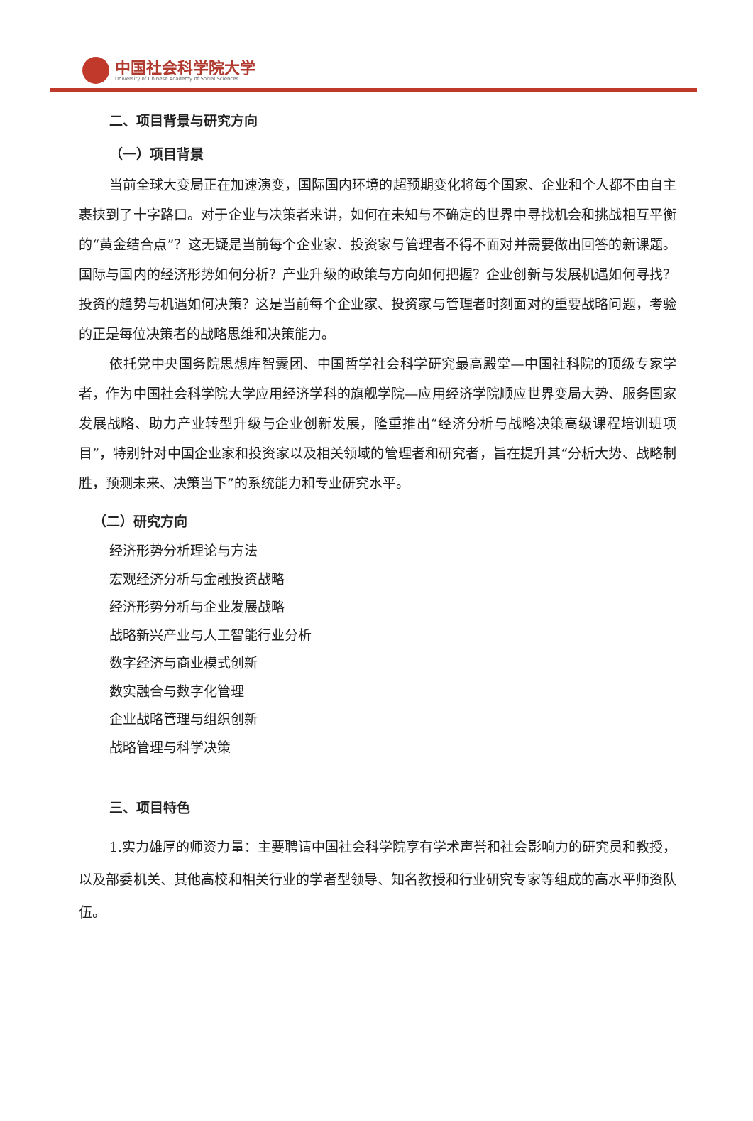中国社会科学院大学
University of Chinese Academy of Social Sciences
二、项目背景与研究方向
（一）项目背景
当前全球大变局正在加速演变，国际国内环境的超预期变化将每个国家、企业和个人都不由自主裹挟到了十字路口。对于企业与决策者来讲，如何在未知与不确定的世界中寻找机会和挑战相互平衡的“黄金结合点”？这无疑是当前每个企业家、投资家与管理者不得不面对并需要做出回答的新课题。国际与国内的经济形势如何分析？产业升级的政策与方向如何把握？企业创新与发展机遇如何寻找？投资的趋势与机遇如何决策？这是当前每个企业家、投资家与管理者时刻面对的重要战略问题，考验的正是每位决策者的战略思维和决策能力。
依托党中央国务院思想库智囊团、中国哲学社会科学研究最高殿堂—中国社科院的顶级专家学者，作为中国社会科学院大学应用经济学科的旗舰学院—应用经济学院顺应世界变局大势、服务国家发展战略、助力产业转型升级与企业创新发展，隆重推出“经济分析与战略决策高级课程培训班项目”，特别针对中国企业家和投资家以及相关领域的管理者和研究者，旨在提升其“分析大势、战略制胜，预测未来、决策当下”的系统能力和专业研究水平。
（二）研究方向
经济形势分析理论与方法
宏观经济分析与金融投资战略
经济形势分析与企业发展战略
战略新兴产业与人工智能行业分析
数字经济与商业模式创新
数实融合与数字化管理
企业战略管理与组织创新
战略管理与科学决策
三、项目特色
1.实力雄厚的师资力量：主要聘请中国社会科学院享有学术声誉和社会影响力的研究员和教授，以及部委机关、其他高校和相关行业的学者型领导、知名教授和行业研究专家等组成的高水平师资队伍。